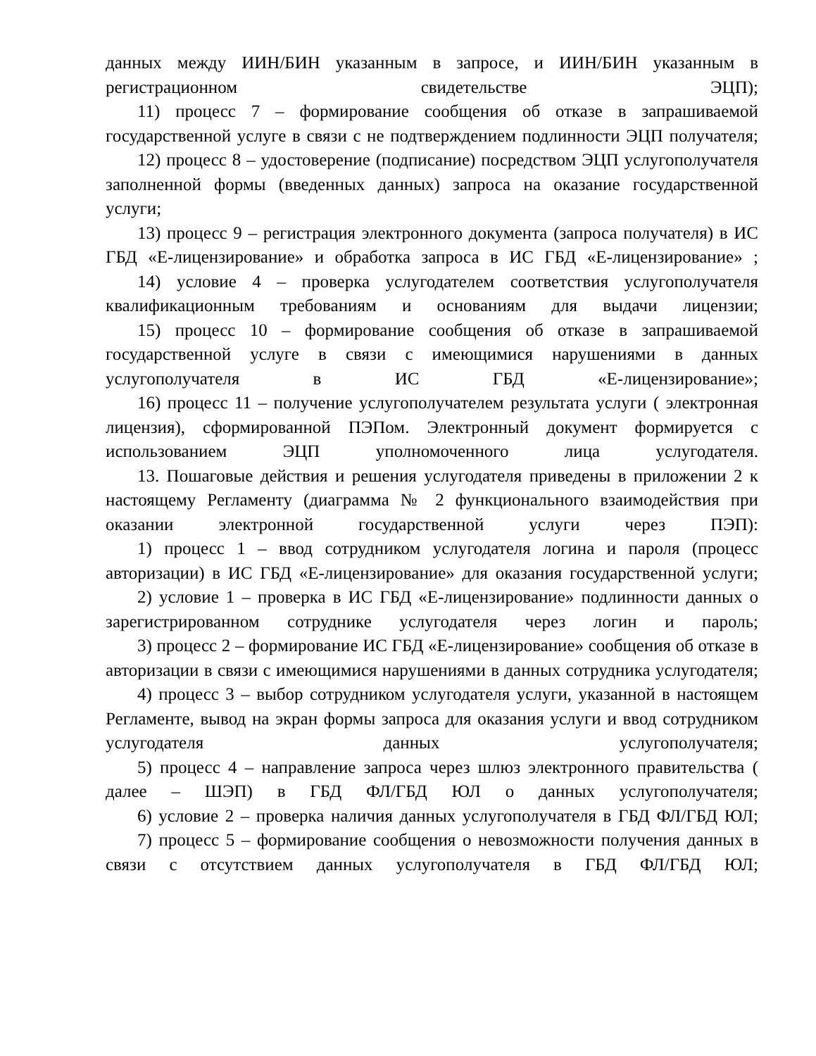данных между ИИН/БИН указанным в запросе, и ИИН/БИН указанным в регистрационном свидетельстве ЭЦП);
11) процесс 7 – формирование сообщения об отказе в запрашиваемой государственной услуге в связи с не подтверждением подлинности ЭЦП получателя;
12) процесс 8 – удостоверение (подписание) посредством ЭЦП услугополучателя заполненной формы (введенных данных) запроса на оказание государственной услуги;
13) процесс 9 – регистрация электронного документа (запроса получателя) в ИС ГБД «Е-лицензирование» и обработка запроса в ИС ГБД «Е-лицензирование» ;
14) условие 4 – проверка услугодателем соответствия услугополучателя квалификационным требованиям и основаниям для выдачи лицензии;
15) процесс 10 – формирование сообщения об отказе в запрашиваемой государственной услуге в связи с имеющимися нарушениями в данных услугополучателя в ИС ГБД «Е-лицензирование»;
16) процесс 11 – получение услугополучателем результата услуги ( электронная лицензия), сформированной ПЭПом. Электронный документ формируется с использованием ЭЦП уполномоченного лица услугодателя.
13. Пошаговые действия и решения услугодателя приведены в приложении 2 к настоящему Регламенту (диаграмма № 2 функционального взаимодействия при оказании электронной государственной услуги через ПЭП):
1) процесс 1 – ввод сотрудником услугодателя логина и пароля (процесс авторизации) в ИС ГБД «Е-лицензирование» для оказания государственной услуги;
2) условие 1 – проверка в ИС ГБД «Е-лицензирование» подлинности данных о зарегистрированном сотруднике услугодателя через логин и пароль;
3) процесс 2 – формирование ИС ГБД «Е-лицензирование» сообщения об отказе в авторизации в связи с имеющимися нарушениями в данных сотрудника услугодателя;
4) процесс 3 – выбор сотрудником услугодателя услуги, указанной в настоящем Регламенте, вывод на экран формы запроса для оказания услуги и ввод сотрудником услугодателя данных услугополучателя;
5) процесс 4 – направление запроса через шлюз электронного правительства ( далее – ШЭП) в ГБД ФЛ/ГБД ЮЛ о данных услугополучателя;
6) условие 2 – проверка наличия данных услугополучателя в ГБД ФЛ/ГБД ЮЛ;
7) процесс 5 – формирование сообщения о невозможности получения данных в связи с отсутствием данных услугополучателя в ГБД ФЛ/ГБД ЮЛ;